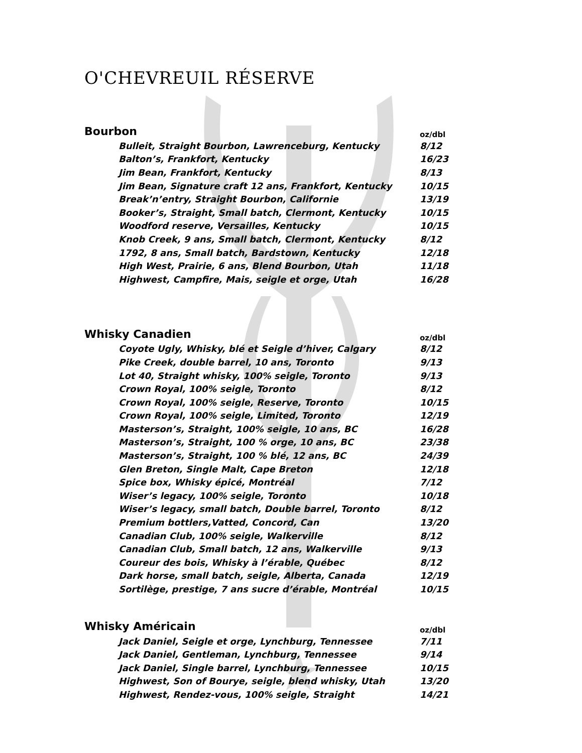O'CHEVREUIL RÉSERVE
| Bourbon | | oz/dbl |
| --- | --- | --- |
| | Bulleit, Straight Bourbon, Lawrenceburg, Kentucky | 8/12 |
| | Balton’s, Frankfort, Kentucky | 16/23 |
| | Jim Bean, Frankfort, Kentucky | 8/13 |
| | Jim Bean, Signature craft 12 ans, Frankfort, Kentucky | 10/15 |
| | Break’n’entry, Straight Bourbon, Californie | 13/19 |
| | Booker’s, Straight, Small batch, Clermont, Kentucky | 10/15 |
| | Woodford reserve, Versailles, Kentucky | 10/15 |
| | Knob Creek, 9 ans, Small batch, Clermont, Kentucky | 8/12 |
| | 1792, 8 ans, Small batch, Bardstown, Kentucky | 12/18 |
| | High West, Prairie, 6 ans, Blend Bourbon, Utah | 11/18 |
| | Highwest, Campfire, Mais, seigle et orge, Utah | 16/28 |
| Whisky Canadien | | oz/dbl |
| --- | --- | --- |
| | Coyote Ugly, Whisky, blé et Seigle d’hiver, Calgary | 8/12 |
| | Pike Creek, double barrel, 10 ans, Toronto | 9/13 |
| | Lot 40, Straight whisky, 100% seigle, Toronto | 9/13 |
| | Crown Royal, 100% seigle, Toronto | 8/12 |
| | Crown Royal, 100% seigle, Reserve, Toronto | 10/15 |
| | Crown Royal, 100% seigle, Limited, Toronto | 12/19 |
| | Masterson’s, Straight, 100% seigle, 10 ans, BC | 16/28 |
| | Masterson’s, Straight, 100 % orge, 10 ans, BC | 23/38 |
| | Masterson’s, Straight, 100 % blé, 12 ans, BC | 24/39 |
| | Glen Breton, Single Malt, Cape Breton | 12/18 |
| | Spice box, Whisky épicé, Montréal | 7/12 |
| | Wiser’s legacy, 100% seigle, Toronto | 10/18 |
| | Wiser’s legacy, small batch, Double barrel, Toronto | 8/12 |
| | Premium bottlers,Vatted, Concord, Can | 13/20 |
| | Canadian Club, 100% seigle, Walkerville | 8/12 |
| | Canadian Club, Small batch, 12 ans, Walkerville | 9/13 |
| | Coureur des bois, Whisky à l’érable, Québec | 8/12 |
| | Dark horse, small batch, seigle, Alberta, Canada | 12/19 |
| | Sortilège, prestige, 7 ans sucre d’érable, Montréal | 10/15 |
| Whisky Américain | | oz/dbl |
| --- | --- | --- |
| | Jack Daniel, Seigle et orge, Lynchburg, Tennessee | 7/11 |
| | Jack Daniel, Gentleman, Lynchburg, Tennessee | 9/14 |
| | Jack Daniel, Single barrel, Lynchburg, Tennessee | 10/15 |
| | Highwest, Son of Bourye, seigle, blend whisky, Utah | 13/20 |
| | Highwest, Rendez-vous, 100% seigle, Straight | 14/21 |